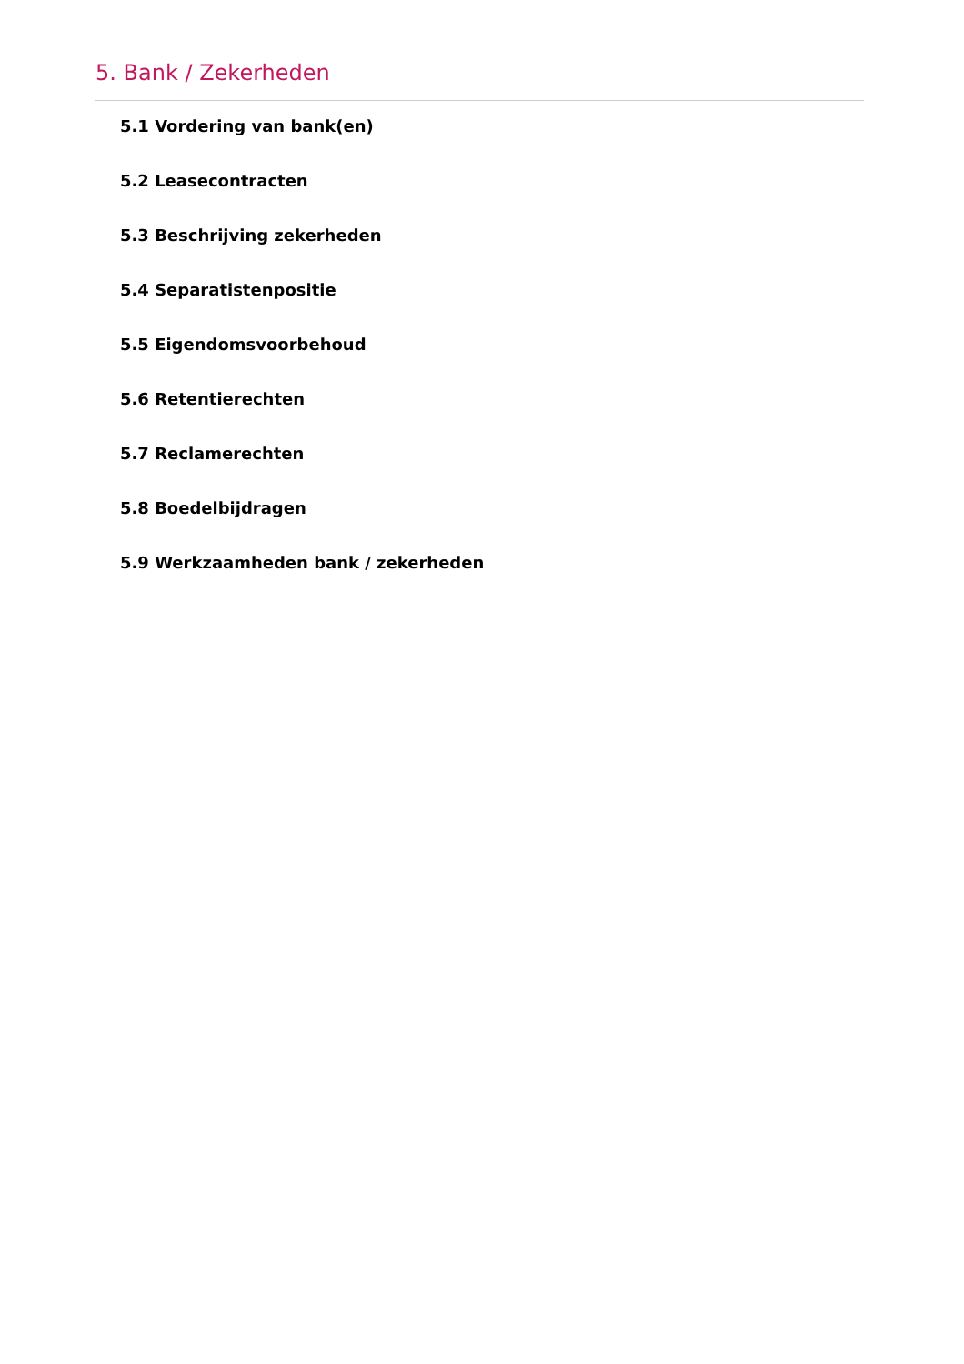5. Bank / Zekerheden
5.1 Vordering van bank(en)
5.2 Leasecontracten
5.3 Beschrijving zekerheden
5.4 Separatistenpositie
5.5 Eigendomsvoorbehoud
5.6 Retentierechten
5.7 Reclamerechten
5.8 Boedelbijdragen
5.9 Werkzaamheden bank / zekerheden